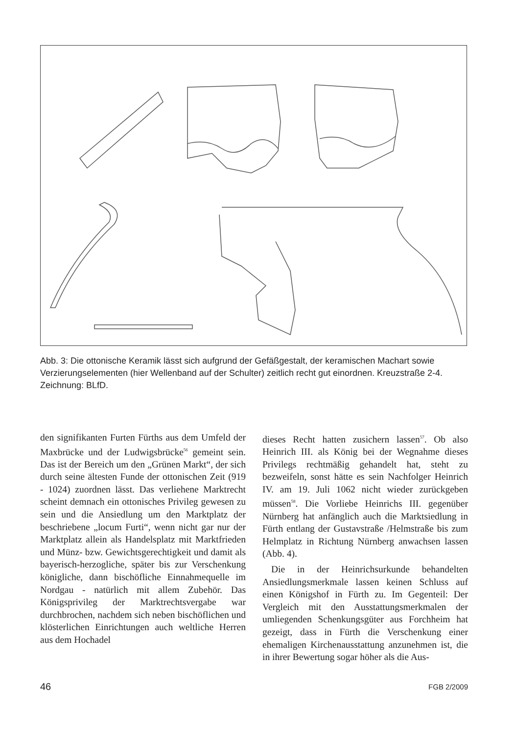Abb. 3: Die ottonische Keramik lässt sich aufgrund der Gefäßgestalt, der keramischen Machart sowie Verzierungselementen (hier Wellenband auf der Schulter) zeitlich recht gut einordnen. Kreuzstraße 2-4. Zeichnung: BLfD.
den signifikanten Furten Fürths aus dem Umfeld der Maxbrücke und der Ludwigsbrücke<sup>56</sup> gemeint sein. Das ist der Bereich um den „Grünen Markt“, der sich durch seine ältesten Funde der ottonischen Zeit (919 - 1024) zuordnen lässt. Das verliehene Marktrecht scheint demnach ein ottonisches Privileg gewesen zu sein und die Ansiedlung um den Marktplatz der beschriebene „locum Furti“, wenn nicht gar nur der Marktplatz allein als Handelsplatz mit Marktfrieden und Münz- bzw. Gewichtsgerechtigkeit und damit als bayerisch-herzogliche, später bis zur Verschenkung königliche, dann bischöfliche Einnahmequelle im Nordgau - natürlich mit allem Zubehör. Das Königsprivileg der Marktrechtsvergabe war durchbrochen, nachdem sich neben bischöflichen und klösterlichen Einrichtungen auch weltliche Herren aus dem Hochadel
dieses Recht hatten zusichern lassen<sup>57</sup>. Ob also Heinrich III. als König bei der Wegnahme dieses Privilegs rechtmäßig gehandelt hat, steht zu bezweifeln, sonst hätte es sein Nachfolger Heinrich IV. am 19. Juli 1062 nicht wieder zurückgeben müssen<sup>58</sup>. Die Vorliebe Heinrichs III. gegenüber Nürnberg hat anfänglich auch die Marktsiedlung in Fürth entlang der Gustavstraße /Helmstraße bis zum Helmplatz in Richtung Nürnberg anwachsen lassen (Abb. 4).
Die in der Heinrichsurkunde behandelten Ansiedlungsmerkmale lassen keinen Schluss auf einen Königshof in Fürth zu. Im Gegenteil: Der Vergleich mit den Ausstattungsmerkmalen der umliegenden Schenkungsgüter aus Forchheim hat gezeigt, dass in Fürth die Verschenkung einer ehemaligen Kirchenausstattung anzunehmen ist, die in ihrer Bewertung sogar höher als die Aus-
46 FGB 2/2009